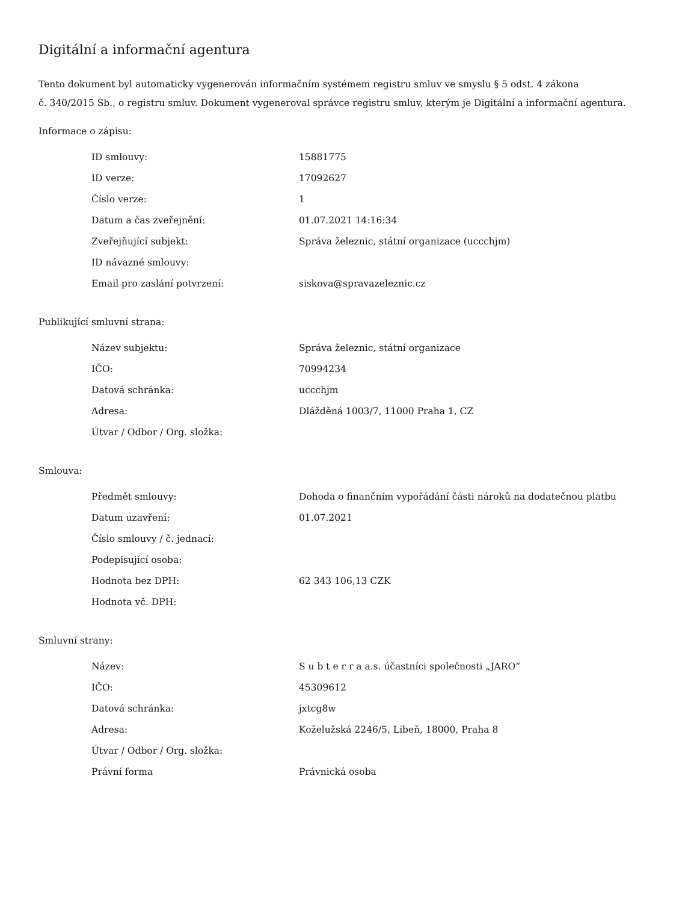Digitální a informační agentura
Tento dokument byl automaticky vygenerován informačním systémem registru smluv ve smyslu § 5 odst. 4 zákona
č. 340/2015 Sb., o registru smluv. Dokument vygeneroval správce registru smluv, kterým je Digitální a informační agentura.
Informace o zápisu:
| ID smlouvy: | 15881775 |
| ID verze: | 17092627 |
| Číslo verze: | 1 |
| Datum a čas zveřejnění: | 01.07.2021 14:16:34 |
| Zveřejňující subjekt: | Správa železnic, státní organizace (uccchjm) |
| ID návazné smlouvy: | |
| Email pro zaslání potvrzení: | siskova@spravazeleznic.cz |
Publikující smluvní strana:
| Název subjektu: | Správa železnic, státní organizace |
| IČO: | 70994234 |
| Datová schránka: | uccchjm |
| Adresa: | Dlážděná 1003/7, 11000 Praha 1, CZ |
| Útvar / Odbor / Org. složka: | |
Smlouva:
| Předmět smlouvy: | Dohoda o finančním vypořádání části nároků na dodatečnou platbu |
| Datum uzavření: | 01.07.2021 |
| Číslo smlouvy / č. jednací: | |
| Podepisující osoba: | |
| Hodnota bez DPH: | 62 343 106,13 CZK |
| Hodnota vč. DPH: | |
Smluvní strany:
| Název: | S u b t e r r a a.s. účastníci společnosti „JARO“ |
| IČO: | 45309612 |
| Datová schránka: | jxtcg8w |
| Adresa: | Koželužská 2246/5, Libeň, 18000, Praha 8 |
| Útvar / Odbor / Org. složka: | |
| Právní forma | Právnická osoba |